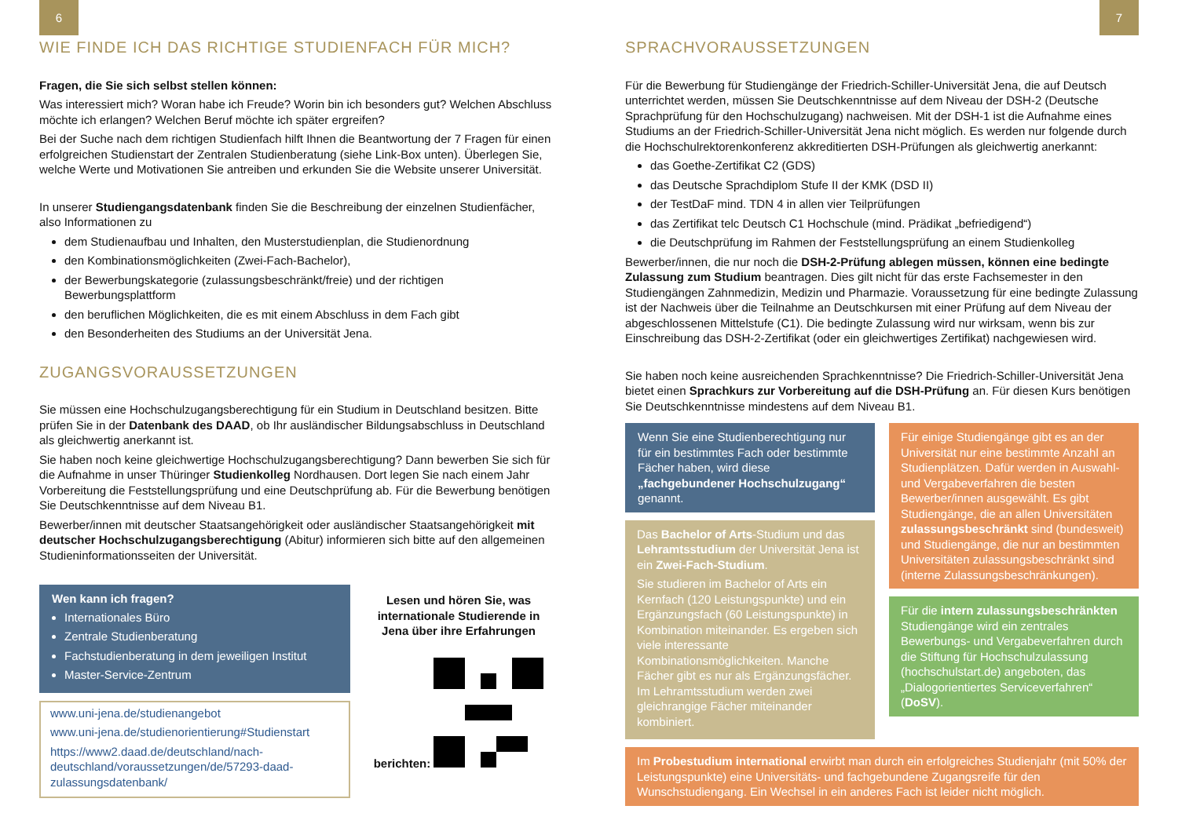6
WIE FINDE ICH DAS RICHTIGE STUDIENFACH FÜR MICH?
Fragen, die Sie sich selbst stellen können:
Was interessiert mich? Woran habe ich Freude? Worin bin ich besonders gut? Welchen Abschluss möchte ich erlangen? Welchen Beruf möchte ich später ergreifen?
Bei der Suche nach dem richtigen Studienfach hilft Ihnen die Beantwortung der 7 Fragen für einen erfolgreichen Studienstart der Zentralen Studienberatung (siehe Link-Box unten). Überlegen Sie, welche Werte und Motivationen Sie antreiben und erkunden Sie die Website unserer Universität.
In unserer Studiengangsdatenbank finden Sie die Beschreibung der einzelnen Studienfächer, also Informationen zu
dem Studienaufbau und Inhalten, den Musterstudienplan, die Studienordnung
den Kombinationsmöglichkeiten (Zwei-Fach-Bachelor),
der Bewerbungskategorie (zulassungsbeschränkt/freie) und der richtigen Bewerbungsplattform
den beruflichen Möglichkeiten, die es mit einem Abschluss in dem Fach gibt
den Besonderheiten des Studiums an der Universität Jena.
ZUGANGSVORAUSSETZUNGEN
Sie müssen eine Hochschulzugangsberechtigung für ein Studium in Deutschland besitzen. Bitte prüfen Sie in der Datenbank des DAAD, ob Ihr ausländischer Bildungsabschluss in Deutschland als gleichwertig anerkannt ist.
Sie haben noch keine gleichwertige Hochschulzugangsberechtigung? Dann bewerben Sie sich für die Aufnahme in unser Thüringer Studienkolleg Nordhausen. Dort legen Sie nach einem Jahr Vorbereitung die Feststellungsprüfung und eine Deutschprüfung ab. Für die Bewerbung benötigen Sie Deutschkenntnisse auf dem Niveau B1.
Bewerber/innen mit deutscher Staatsangehörigkeit oder ausländischer Staatsangehörigkeit mit deutscher Hochschulzugangsberechtigung (Abitur) informieren sich bitte auf den allgemeinen Studieninformationsseiten der Universität.
Wen kann ich fragen?
Internationales Büro
Zentrale Studienberatung
Fachstudienberatung in dem jeweiligen Institut
Master-Service-Zentrum
www.uni-jena.de/studienangebot
www.uni-jena.de/studienorientierung#Studienstart
https://www2.daad.de/deutschland/nach-deutschland/voraussetzungen/de/57293-daad-zulassungsdatenbank/
Lesen und hören Sie, was internationale Studierende in Jena über ihre Erfahrungen berichten:
7
SPRACHVORAUSSETZUNGEN
Für die Bewerbung für Studiengänge der Friedrich-Schiller-Universität Jena, die auf Deutsch unterrichtet werden, müssen Sie Deutschkenntnisse auf dem Niveau der DSH-2 (Deutsche Sprachprüfung für den Hochschulzugang) nachweisen. Mit der DSH-1 ist die Aufnahme eines Studiums an der Friedrich-Schiller-Universität Jena nicht möglich. Es werden nur folgende durch die Hochschulrektorenkonferenz akkreditierten DSH-Prüfungen als gleichwertig anerkannt:
das Goethe-Zertifikat C2 (GDS)
das Deutsche Sprachdiplom Stufe II der KMK (DSD II)
der TestDaF mind. TDN 4 in allen vier Teilprüfungen
das Zertifikat telc Deutsch C1 Hochschule (mind. Prädikat „befriedigend“)
die Deutschprüfung im Rahmen der Feststellungsprüfung an einem Studienkolleg
Bewerber/innen, die nur noch die DSH-2-Prüfung ablegen müssen, können eine bedingte Zulassung zum Studium beantragen. Dies gilt nicht für das erste Fachsemester in den Studiengängen Zahnmedizin, Medizin und Pharmazie. Voraussetzung für eine bedingte Zulassung ist der Nachweis über die Teilnahme an Deutschkursen mit einer Prüfung auf dem Niveau der abgeschlossenen Mittelstufe (C1). Die bedingte Zulassung wird nur wirksam, wenn bis zur Einschreibung das DSH-2-Zertifikat (oder ein gleichwertiges Zertifikat) nachgewiesen wird.
Sie haben noch keine ausreichenden Sprachkenntnisse? Die Friedrich-Schiller-Universität Jena bietet einen Sprachkurs zur Vorbereitung auf die DSH-Prüfung an. Für diesen Kurs benötigen Sie Deutschkenntnisse mindestens auf dem Niveau B1.
Wenn Sie eine Studienberechtigung nur für ein bestimmtes Fach oder bestimmte Fächer haben, wird diese „fachgebundener Hochschulzugang“ genannt.
Das Bachelor of Arts-Studium und das Lehramtsstudium der Universität Jena ist ein Zwei-Fach-Studium.
Sie studieren im Bachelor of Arts ein Kernfach (120 Leistungspunkte) und ein Ergänzungsfach (60 Leistungspunkte) in Kombination miteinander. Es ergeben sich viele interessante Kombinationsmöglichkeiten. Manche Fächer gibt es nur als Ergänzungsfächer. Im Lehramtsstudium werden zwei gleichrangige Fächer miteinander kombiniert.
Für einige Studiengänge gibt es an der Universität nur eine bestimmte Anzahl an Studienplätzen. Dafür werden in Auswahl- und Vergabeverfahren die besten Bewerber/innen ausgewählt. Es gibt Studiengänge, die an allen Universitäten zulassungsbeschränkt sind (bundesweit) und Studiengänge, die nur an bestimmten Universitäten zulassungsbeschränkt sind (interne Zulassungsbeschränkungen).
Für die intern zulassungsbeschränkten Studiengänge wird ein zentrales Bewerbungs- und Vergabeverfahren durch die Stiftung für Hochschulzulassung (hochschulstart.de) angeboten, das „Dialogorientiertes Serviceverfahren“ (DoSV).
Im Probestudium international erwirbt man durch ein erfolgreiches Studienjahr (mit 50% der Leistungspunkte) eine Universitäts- und fachgebundene Zugangsreife für den Wunschstudiengang. Ein Wechsel in ein anderes Fach ist leider nicht möglich.